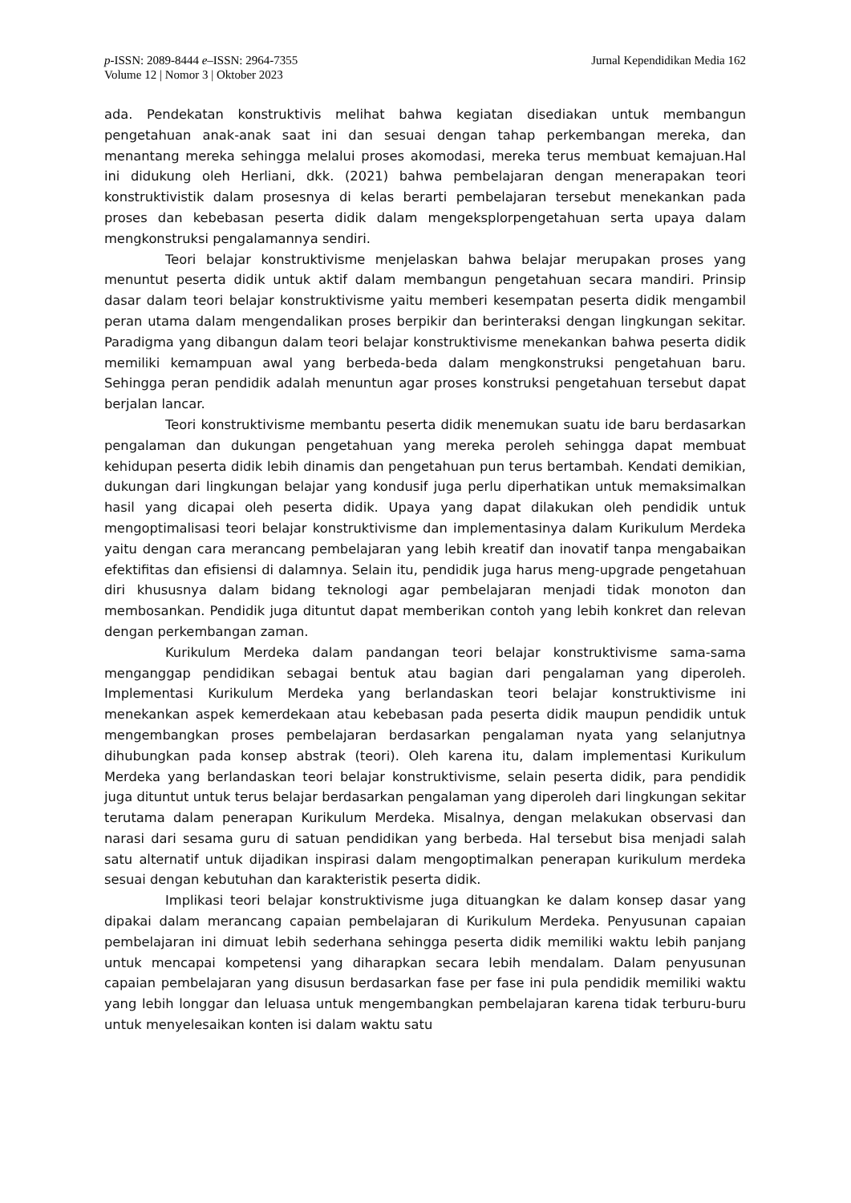p-ISSN: 2089-8444 e–ISSN: 2964-7355
Volume 12 | Nomor 3 | Oktober 2023
Jurnal Kependidikan Media 162
ada. Pendekatan konstruktivis melihat bahwa kegiatan disediakan untuk membangun pengetahuan anak-anak saat ini dan sesuai dengan tahap perkembangan mereka, dan menantang mereka sehingga melalui proses akomodasi, mereka terus membuat kemajuan.Hal ini didukung oleh Herliani, dkk. (2021) bahwa pembelajaran dengan menerapakan teori konstruktivistik dalam prosesnya di kelas berarti pembelajaran tersebut menekankan pada proses dan kebebasan peserta didik dalam mengeksplorpengetahuan serta upaya dalam mengkonstruksi pengalamannya sendiri.
Teori belajar konstruktivisme menjelaskan bahwa belajar merupakan proses yang menuntut peserta didik untuk aktif dalam membangun pengetahuan secara mandiri. Prinsip dasar dalam teori belajar konstruktivisme yaitu memberi kesempatan peserta didik mengambil peran utama dalam mengendalikan proses berpikir dan berinteraksi dengan lingkungan sekitar. Paradigma yang dibangun dalam teori belajar konstruktivisme menekankan bahwa peserta didik memiliki kemampuan awal yang berbeda-beda dalam mengkonstruksi pengetahuan baru. Sehingga peran pendidik adalah menuntun agar proses konstruksi pengetahuan tersebut dapat berjalan lancar.
Teori konstruktivisme membantu peserta didik menemukan suatu ide baru berdasarkan pengalaman dan dukungan pengetahuan yang mereka peroleh sehingga dapat membuat kehidupan peserta didik lebih dinamis dan pengetahuan pun terus bertambah. Kendati demikian, dukungan dari lingkungan belajar yang kondusif juga perlu diperhatikan untuk memaksimalkan hasil yang dicapai oleh peserta didik. Upaya yang dapat dilakukan oleh pendidik untuk mengoptimalisasi teori belajar konstruktivisme dan implementasinya dalam Kurikulum Merdeka yaitu dengan cara merancang pembelajaran yang lebih kreatif dan inovatif tanpa mengabaikan efektifitas dan efisiensi di dalamnya. Selain itu, pendidik juga harus meng-upgrade pengetahuan diri khususnya dalam bidang teknologi agar pembelajaran menjadi tidak monoton dan membosankan. Pendidik juga dituntut dapat memberikan contoh yang lebih konkret dan relevan dengan perkembangan zaman.
Kurikulum Merdeka dalam pandangan teori belajar konstruktivisme sama-sama menganggap pendidikan sebagai bentuk atau bagian dari pengalaman yang diperoleh. Implementasi Kurikulum Merdeka yang berlandaskan teori belajar konstruktivisme ini menekankan aspek kemerdekaan atau kebebasan pada peserta didik maupun pendidik untuk mengembangkan proses pembelajaran berdasarkan pengalaman nyata yang selanjutnya dihubungkan pada konsep abstrak (teori). Oleh karena itu, dalam implementasi Kurikulum Merdeka yang berlandaskan teori belajar konstruktivisme, selain peserta didik, para pendidik juga dituntut untuk terus belajar berdasarkan pengalaman yang diperoleh dari lingkungan sekitar terutama dalam penerapan Kurikulum Merdeka. Misalnya, dengan melakukan observasi dan narasi dari sesama guru di satuan pendidikan yang berbeda. Hal tersebut bisa menjadi salah satu alternatif untuk dijadikan inspirasi dalam mengoptimalkan penerapan kurikulum merdeka sesuai dengan kebutuhan dan karakteristik peserta didik.
Implikasi teori belajar konstruktivisme juga dituangkan ke dalam konsep dasar yang dipakai dalam merancang capaian pembelajaran di Kurikulum Merdeka. Penyusunan capaian pembelajaran ini dimuat lebih sederhana sehingga peserta didik memiliki waktu lebih panjang untuk mencapai kompetensi yang diharapkan secara lebih mendalam. Dalam penyusunan capaian pembelajaran yang disusun berdasarkan fase per fase ini pula pendidik memiliki waktu yang lebih longgar dan leluasa untuk mengembangkan pembelajaran karena tidak terburu-buru untuk menyelesaikan konten isi dalam waktu satu